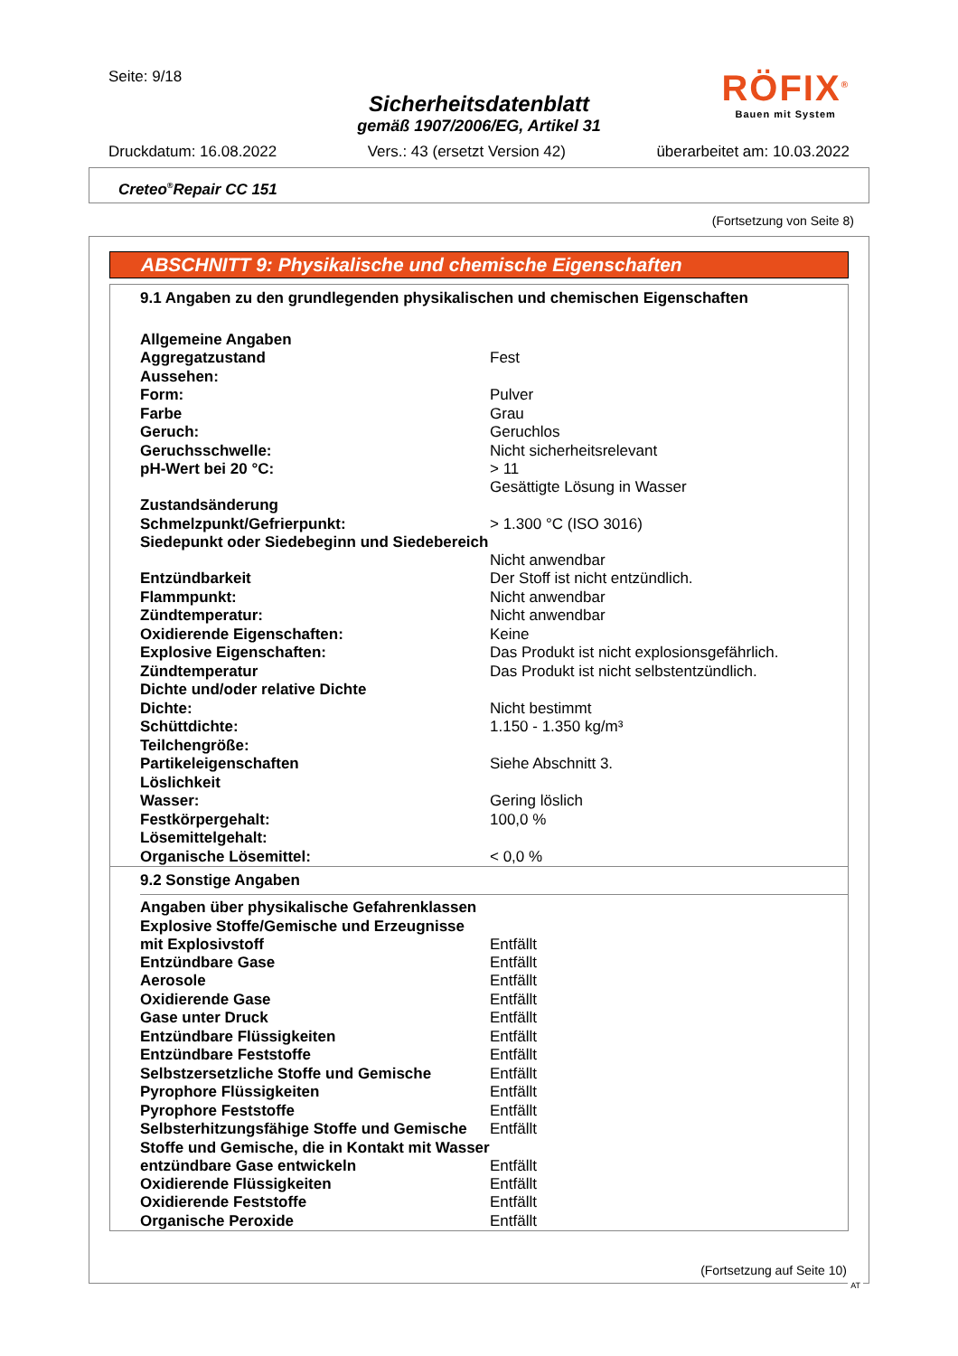Seite: 9/18
Sicherheitsdatenblatt
gemäß 1907/2006/EG, Artikel 31
Druckdatum: 16.08.2022 Vers.: 43 (ersetzt Version 42) überarbeitet am: 10.03.2022
RÖFIX<sup>®</sup>
Bauen mit System
Creteo<sup>®</sup>Repair CC 151
(Fortsetzung von Seite 8)
ABSCHNITT 9: Physikalische und chemische Eigenschaften
9.1 Angaben zu den grundlegenden physikalischen und chemischen Eigenschaften
| Allgemeine Angaben | |
| Aggregatzustand | Fest |
| Aussehen: | |
| Form: | Pulver |
| Farbe | Grau |
| Geruch: | Geruchlos |
| Geruchsschwelle: | Nicht sicherheitsrelevant |
| pH-Wert bei 20 °C: | > 11 Gesättigte Lösung in Wasser |
| Zustandsänderung | |
| Schmelzpunkt/Gefrierpunkt: | > 1.300 °C (ISO 3016) |
| Siedepunkt oder Siedebeginn und Siedebereich | Nicht anwendbar |
| Entzündbarkeit | Der Stoff ist nicht entzündlich. |
| Flammpunkt: | Nicht anwendbar |
| Zündtemperatur: | Nicht anwendbar |
| Oxidierende Eigenschaften: | Keine |
| Explosive Eigenschaften: | Das Produkt ist nicht explosionsgefährlich. |
| Zündtemperatur | Das Produkt ist nicht selbstentzündlich. |
| Dichte und/oder relative Dichte | |
| Dichte: | Nicht bestimmt |
| Schüttdichte: | 1.150 - 1.350 kg/m³ |
| Teilchengröße: | |
| Partikeleigenschaften | Siehe Abschnitt 3. |
| Löslichkeit | |
| Wasser: | Gering löslich |
| Festkörpergehalt: | 100,0 % |
| Lösemittelgehalt: | |
| Organische Lösemittel: | < 0,0 % |
9.2 Sonstige Angaben
| Angaben über physikalische Gefahrenklassen | |
| Explosive Stoffe/Gemische und Erzeugnisse mit Explosivstoff | Entfällt |
| Entzündbare Gase | Entfällt |
| Aerosole | Entfällt |
| Oxidierende Gase | Entfällt |
| Gase unter Druck | Entfällt |
| Entzündbare Flüssigkeiten | Entfällt |
| Entzündbare Feststoffe | Entfällt |
| Selbstzersetzliche Stoffe und Gemische | Entfällt |
| Pyrophore Flüssigkeiten | Entfällt |
| Pyrophore Feststoffe | Entfällt |
| Selbsterhitzungsfähige Stoffe und Gemische | Entfällt |
| Stoffe und Gemische, die in Kontakt mit Wasser entzündbare Gase entwickeln | Entfällt |
| Oxidierende Flüssigkeiten | Entfällt |
| Oxidierende Feststoffe | Entfällt |
| Organische Peroxide | Entfällt |
(Fortsetzung auf Seite 10)
AT